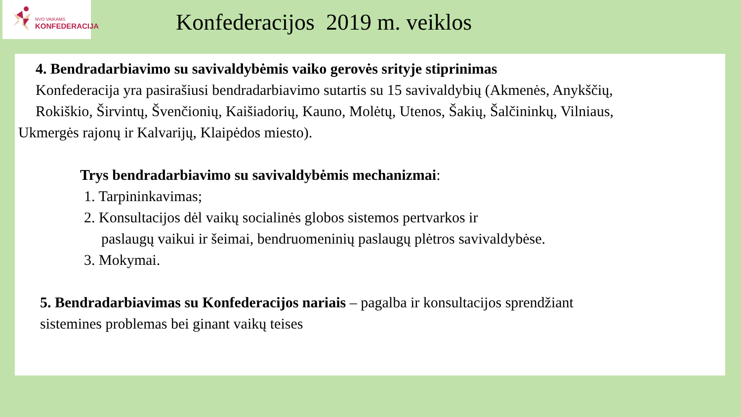NVO VAIKAMS
KONFEDERACIJA
Konfederacijos 2019 m. veiklos
4. Bendradarbiavimo su savivaldybėmis vaiko gerovės srityje stiprinimas
Konfederacija yra pasirašiusi bendradarbiavimo sutartis su 15 savivaldybių (Akmenės, Anykščių,
Rokiškio, Širvintų, Švenčionių, Kaišiadorių, Kauno, Molėtų, Utenos, Šakių, Šalčininkų, Vilniaus,
Ukmergės rajonų ir Kalvarijų, Klaipėdos miesto).
Trys bendradarbiavimo su savivaldybėmis mechanizmai:
1. Tarpininkavimas;
2. Konsultacijos dėl vaikų socialinės globos sistemos pertvarkos ir
paslaugų vaikui ir šeimai, bendruomeninių paslaugų plėtros savivaldybėse.
3. Mokymai.
5. Bendradarbiavimas su Konfederacijos nariais – pagalba ir konsultacijos sprendžiant
sistemines problemas bei ginant vaikų teises